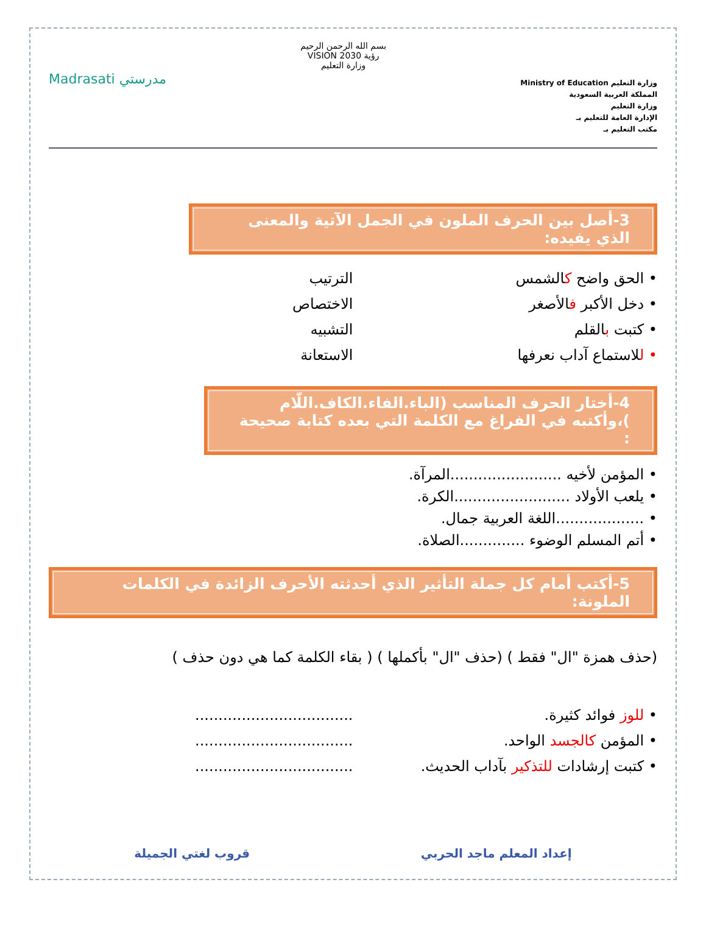وزارة التعليم Ministry of Education
المملكة العربية السعودية
وزارة التعليم
الإدارة العامة للتعليم بـ
مكتب التعليم بـ
بسم الله الرحمن الرحيم
رؤية VISION 2030
وزارة التعليم
مدرستي Madrasati
3-أصل بين الحرف الملون في الجمل الآتية والمعنى الذي يفيده:
• الحق واضح كالشمس الترتيب
• دخل الأكبر فالأصغر الاختصاص
• كتبت بالقلم التشبيه
• للاستماع آداب نعرفها الاستعانة
4-أختار الحرف المناسب (الباء.الفاء.الكاف.اللّام )،وأكتبه في الفراغ مع الكلمة التي بعده كتابة صحيحة :
• المؤمن لأخيه ........................المرآة.
• يلعب الأولاد .........................الكرة.
• ...................اللغة العربية جمال.
• أتم المسلم الوضوء ..............الصلاة.
5-أكتب أمام كل جملة التأثير الذي أحدثته الأحرف الزائدة في الكلمات الملونة:
(حذف همزة "ال" فقط ) (حذف "ال" بأكملها ) ( بقاء الكلمة كما هي دون حذف )
• للوز فوائد كثيرة. ..................................
• المؤمن كالجسد الواحد. ..................................
• كتبت إرشادات للتذكير بآداب الحديث.
..................................
إعداد المعلم ماجد الحربي قروب لغتي الجميلة